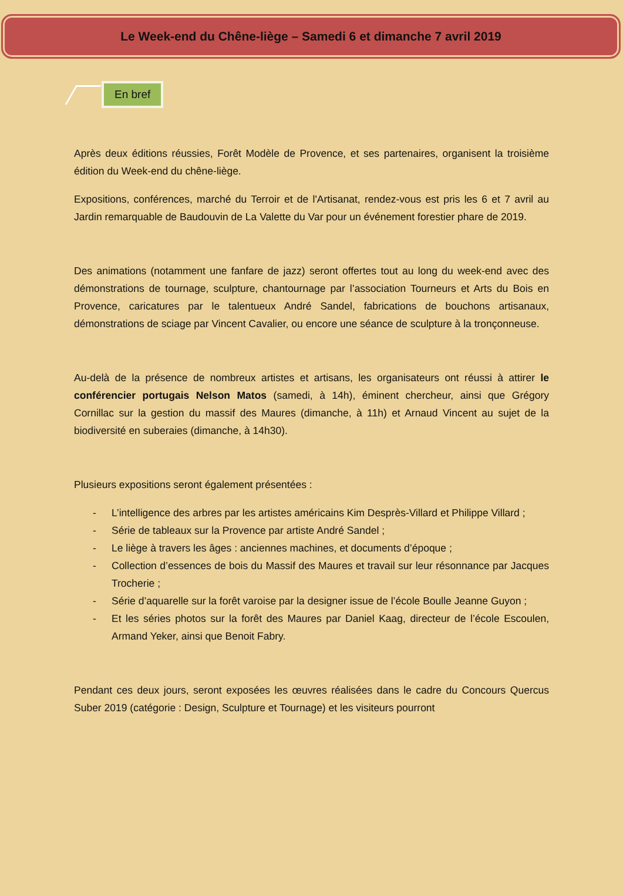Le Week-end du Chêne-liège – Samedi 6 et dimanche 7 avril 2019
En bref
Après deux éditions réussies, Forêt Modèle de Provence, et ses partenaires, organisent la troisième édition du Week-end du chêne-liège.
Expositions, conférences, marché du Terroir et de l'Artisanat, rendez-vous est pris les 6 et 7 avril au Jardin remarquable de Baudouvin de La Valette du Var pour un événement forestier phare de 2019.
Des animations (notamment une fanfare de jazz) seront offertes tout au long du week-end avec des démonstrations de tournage, sculpture, chantournage par l’association Tourneurs et Arts du Bois en Provence, caricatures par le talentueux André Sandel, fabrications de bouchons artisanaux, démonstrations de sciage par Vincent Cavalier, ou encore une séance de sculpture à la tronçonneuse.
Au-delà de la présence de nombreux artistes et artisans, les organisateurs ont réussi à attirer le conférencier portugais Nelson Matos (samedi, à 14h), éminent chercheur, ainsi que Grégory Cornillac sur la gestion du massif des Maures (dimanche, à 11h) et Arnaud Vincent au sujet de la biodiversité en suberaies (dimanche, à 14h30).
Plusieurs expositions seront également présentées :
- L’intelligence des arbres par les artistes américains Kim Desprès-Villard et Philippe Villard ;
- Série de tableaux sur la Provence par artiste André Sandel ;
- Le liège à travers les âges : anciennes machines, et documents d’époque ;
- Collection d’essences de bois du Massif des Maures et travail sur leur résonnance par Jacques Trocherie ;
- Série d’aquarelle sur la forêt varoise par la designer issue de l’école Boulle Jeanne Guyon ;
- Et les séries photos sur la forêt des Maures par Daniel Kaag, directeur de l’école Escoulen, Armand Yeker, ainsi que Benoit Fabry.
Pendant ces deux jours, seront exposées les œuvres réalisées dans le cadre du Concours Quercus Suber 2019 (catégorie : Design, Sculpture et Tournage) et les visiteurs pourront